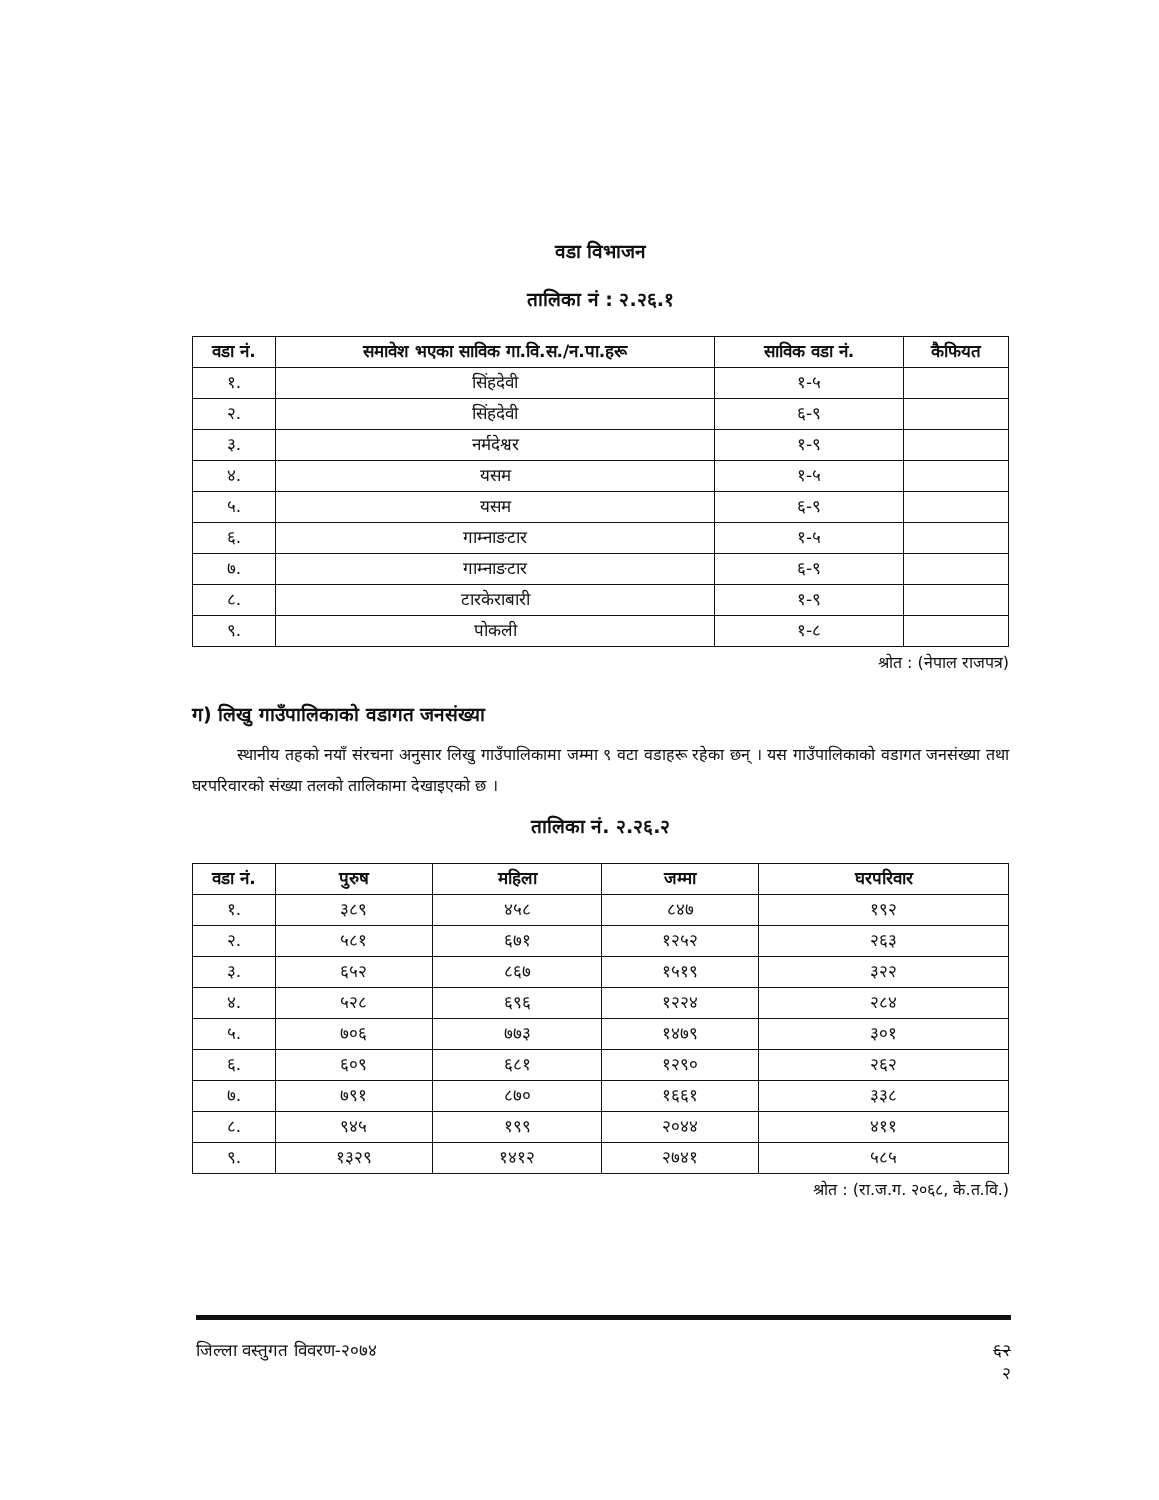वडा विभाजन
तालिका नं : २.२६.१
| वडा नं. | समावेश भएका साविक गा.वि.स./न.पा.हरू | साविक वडा नं. | कैफियत |
| --- | --- | --- | --- |
| १. | सिंहदेवी | १-५ | |
| २. | सिंहदेवी | ६-९ | |
| ३. | नर्मदेश्वर | १-९ | |
| ४. | यसम | १-५ | |
| ५. | यसम | ६-९ | |
| ६. | गाम्नाङटार | १-५ | |
| ७. | गाम्नाङटार | ६-९ | |
| ८. | टारकेराबारी | १-९ | |
| ९. | पोकली | १-८ | |
श्रोत : (नेपाल राजपत्र)
ग) लिखु गाउँपालिकाको वडागत जनसंख्या
स्थानीय तहको नयाँ संरचना अनुसार लिखु गाउँपालिकामा जम्मा ९ वटा वडाहरू रहेका छन् । यस गाउँपालिकाको वडागत जनसंख्या तथा घरपरिवारको संख्या तलको तालिकामा देखाइएको छ ।
तालिका नं. २.२६.२
| वडा नं. | पुरुष | महिला | जम्मा | घरपरिवार |
| --- | --- | --- | --- | --- |
| १. | ३८९ | ४५८ | ८४७ | १९२ |
| २. | ५८१ | ६७१ | १२५२ | २६३ |
| ३. | ६५२ | ८६७ | १५१९ | ३२२ |
| ४. | ५२८ | ६९६ | १२२४ | २८४ |
| ५. | ७०६ | ७७३ | १४७९ | ३०१ |
| ६. | ६०९ | ६८१ | १२९० | २६२ |
| ७. | ७९१ | ८७० | १६६१ | ३३८ |
| ८. | ९४५ | १९९ | २०४४ | ४११ |
| ९. | १३२९ | १४१२ | २७४१ | ५८५ |
श्रोत : (रा.ज.ग. २०६८, के.त.वि.)
जिल्ला वस्तुगत विवरण-२०७४ ६२
२